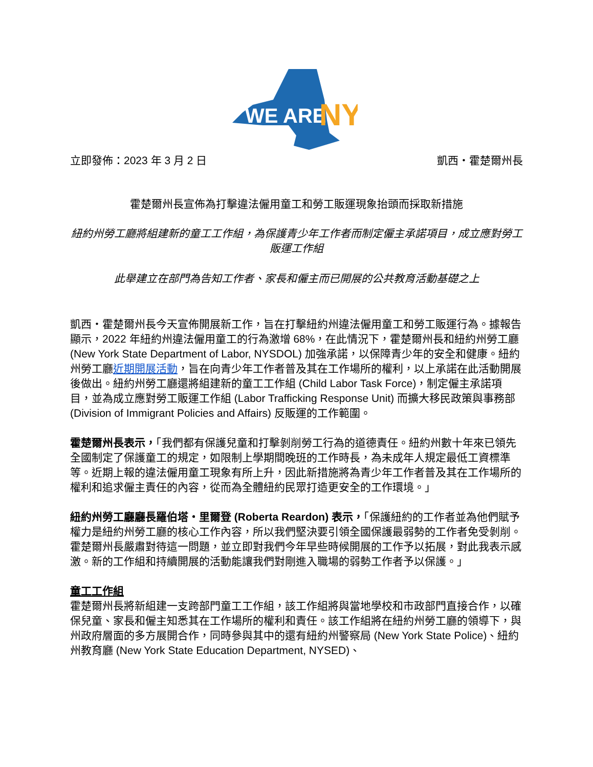WE ARE
NY
立即發佈：2023 年 3 月 2 日 凱西・霍楚爾州長
霍楚爾州長宣佈為打擊違法僱用童工和勞工販運現象抬頭而採取新措施
紐約州勞工廳將組建新的童工工作組，為保護青少年工作者而制定僱主承諾項目，成立應對勞工販運工作組
此舉建立在部門為告知工作者、家長和僱主而已開展的公共教育活動基礎之上
凱西・霍楚爾州長今天宣佈開展新工作，旨在打擊紐約州違法僱用童工和勞工販運行為。據報告顯示，2022 年紐約州違法僱用童工的行為激增 68%，在此情況下，霍楚爾州長和紐約州勞工廳 (New York State Department of Labor, NYSDOL) 加強承諾，以保障青少年的安全和健康。紐約州勞工廳近期開展活動，旨在向青少年工作者普及其在工作場所的權利，以上承諾在此活動開展後做出。紐約州勞工廳還將組建新的童工工作組 (Child Labor Task Force)，制定僱主承諾項目，並為成立應對勞工販運工作組 (Labor Trafficking Response Unit) 而擴大移民政策與事務部 (Division of Immigrant Policies and Affairs) 反販運的工作範圍。
霍楚爾州長表示，「我們都有保護兒童和打擊剝削勞工行為的道德責任。紐約州數十年來已領先全國制定了保護童工的規定，如限制上學期間晚班的工作時長，為未成年人規定最低工資標準等。近期上報的違法僱用童工現象有所上升，因此新措施將為青少年工作者普及其在工作場所的權利和追求僱主責任的內容，從而為全體紐約民眾打造更安全的工作環境。」
紐約州勞工廳廳長羅伯塔・里爾登 (Roberta Reardon) 表示，「保護紐約的工作者並為他們賦予權力是紐約州勞工廳的核心工作內容，所以我們堅決要引領全國保護最弱勢的工作者免受剝削。霍楚爾州長嚴肅對待這一問題，並立即對我們今年早些時候開展的工作予以拓展，對此我表示感激。新的工作組和持續開展的活動能讓我們對剛進入職場的弱勢工作者予以保護。」
童工工作組
霍楚爾州長將新組建一支跨部門童工工作組，該工作組將與當地學校和市政部門直接合作，以確保兒童、家長和僱主知悉其在工作場所的權利和責任。該工作組將在紐約州勞工廳的領導下，與州政府層面的多方展開合作，同時參與其中的還有紐約州警察局 (New York State Police)、紐約州教育廳 (New York State Education Department, NYSED)、